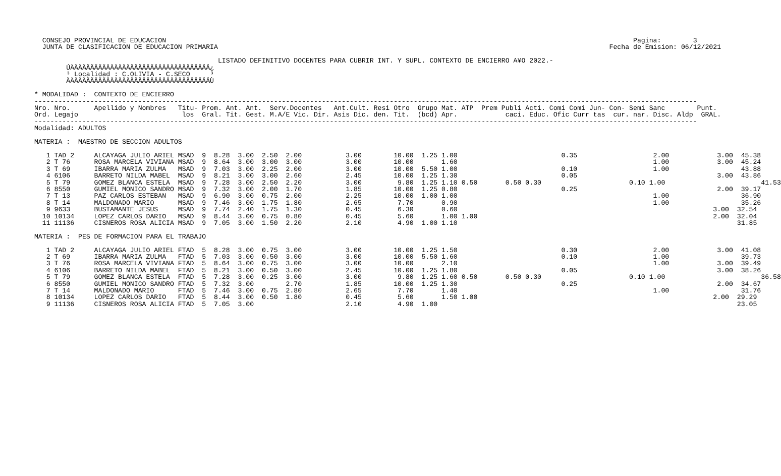CONSEJO PROVINCIAL DE EDUCACION                                                                                                                     Pagina:        3
   JUNTA DE CLASIFICACION DE EDUCACION PRIMARIA                                                                                                  Fecha de Emision: 06/12/2021

                                               LISTADO DEFINITIVO DOCENTES PARA CUBRIR INT. Y SUPL. CONTEXTO DE ENCIERRO A¥O 2022.-
         ÚÄÄÄÄÄÄÄÄÄÄÄÄÄÄÄÄÄÄÄÄÄÄÄÄÄÄÄÄÄÄÄÄÄÄÄ¿
         ³ Localidad : C.OLIVIA - C.SECO     ³
         ÀÄÄÄÄÄÄÄÄÄÄÄÄÄÄÄÄÄÄÄÄÄÄÄÄÄÄÄÄÄÄÄÄÄÄÄÙ

 * MODALIDAD :  CONTEXTO DE ENCIERRO
 ----------------------------------------------------------------------------------------------------------------------------------------------------------------------
 Nro. Nro.      Apellido y Nombres   Titu- Prom. Ant. Ant.  Serv.Docentes   Ant.Cult. Resi Otro  Grupo Mat. ATP  Prem Publi Acti. Comi Comi Jun- Con- Semi Sanc        Punt.
 Ord. Legajo                          los  Gral. Tit. Gest. M.A/E Vic. Dir. Asis Dic. den. Tit.  (bcd) Apr.            caci. Educ. Ofic Curr tas  cur. nar. Disc. Aldp  GRAL.
 ----------------------------------------------------------------------------------------------------------------------------------------------------------------------
 Modalidad: ADULTOS

 MATERIA :  MAESTRO DE SECCION ADULTOS

    1 TAD 2     ALCAYAGA JULIO ARIEL MSAD  9  8.28  3.00  2.50  2.00           3.00        10.00  1.25 1.00                          0.35                   2.00            3.00  45.38
    2 T 76      ROSA MARCELA VIVIANA MSAD  9  8.64  3.00  3.00  3.00           3.00        10.00       1.60                                                 1.00            3.00  45.24
    3 T 69      IBARRA MARIA ZULMA   MSAD  9  7.03  3.00  2.25  2.00           3.00        10.00  5.50 1.00                          0.10                   1.00                  43.88
    4 6106      BARRETO NILDA MABEL  MSAD  9  8.21  3.00  3.00  2.60           2.45        10.00  1.25 1.30                          0.05                                   3.00  43.86
    5 T 79      GOMEZ BLANCA ESTELA  MSAD  9  7.28  3.00  2.50  2.20           3.00         9.80  1.25 1.10 0.50       0.50 0.30                      0.10 1.00                        41.53
    6 8550      GUMIEL MONICO SANDRO MSAD  9  7.32  3.00  2.00  1.70           1.85        10.00  1.25 0.80                          0.25                                   2.00  39.17
    7 T 13      PAZ CARLOS ESTEBAN   MSAD  9  6.90  3.00  0.75  2.00           2.25        10.00  1.00 1.00                                                 1.00                  36.90
    8 T 14      MALDONADO MARIO      MSAD  9  7.46  3.00  1.75  1.80           2.65         7.70       0.90                                                 1.00                  35.26
    9 9633      BUSTAMANTE JESUS     MSAD  9  7.74  2.40  1.75  1.30           0.45         6.30       0.60                                                                3.00  32.54
   10 10134     LOPEZ CARLOS DARIO   MSAD  9  8.44  3.00  0.75  0.80           0.45         5.60       1.00 1.00                                                           2.00  32.04
   11 11136     CISNEROS ROSA ALICIA MSAD  9  7.05  3.00  1.50  2.20           2.10         4.90  1.00 1.10                                                                      31.85

 MATERIA :  PES DE FORMACION PARA EL TRABAJO

    1 TAD 2     ALCAYAGA JULIO ARIEL FTAD  5  8.28  3.00  0.75  3.00           3.00        10.00  1.25 1.50                          0.30                   2.00            3.00  41.08
    2 T 69      IBARRA MARIA ZULMA   FTAD  5  7.03  3.00  0.50  3.00           3.00        10.00  5.50 1.60                          0.10                   1.00                  39.73
    3 T 76      ROSA MARCELA VIVIANA FTAD  5  8.64  3.00  0.75  3.00           3.00        10.00       2.10                                                 1.00            3.00  39.49
    4 6106      BARRETO NILDA MABEL  FTAD  5  8.21  3.00  0.50  3.00           2.45        10.00  1.25 1.80                          0.05                                   3.00  38.26
    5 T 79      GOMEZ BLANCA ESTELA  FTAD  5  7.28  3.00  0.25  3.00           3.00         9.80  1.25 1.60 0.50       0.50 0.30                      0.10 1.00                        36.58
    6 8550      GUMIEL MONICO SANDRO FTAD  5  7.32  3.00        2.70           1.85        10.00  1.25 1.30                          0.25                                   2.00  34.67
    7 T 14      MALDONADO MARIO      FTAD  5  7.46  3.00  0.75  2.80           2.65         7.70       1.40                                                 1.00                  31.76
    8 10134     LOPEZ CARLOS DARIO   FTAD  5  8.44  3.00  0.50  1.80           0.45         5.60       1.50 1.00                                                           2.00  29.29
    9 11136     CISNEROS ROSA ALICIA FTAD  5  7.05  3.00                       2.10         4.90  1.00                                                                           23.05